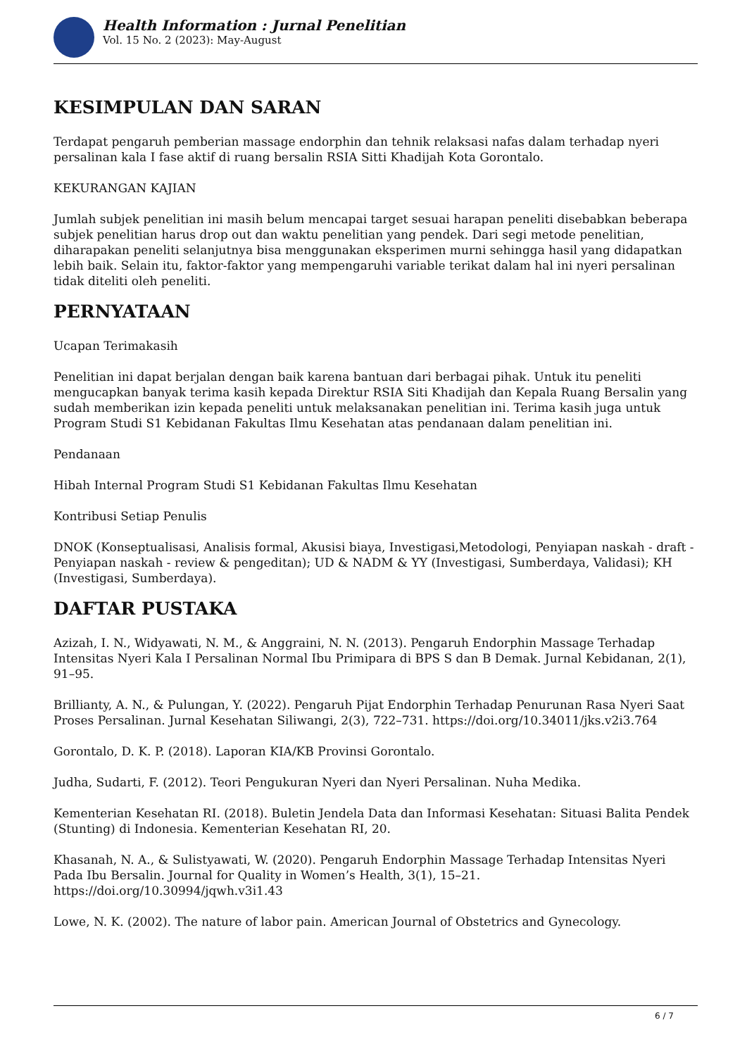Health Information : Jurnal Penelitian
Vol. 15 No. 2 (2023): May-August
KESIMPULAN DAN SARAN
Terdapat pengaruh pemberian massage endorphin dan tehnik relaksasi nafas dalam terhadap nyeri persalinan kala I fase aktif di ruang bersalin RSIA Sitti Khadijah Kota Gorontalo.
KEKURANGAN KAJIAN
Jumlah subjek penelitian ini masih belum mencapai target sesuai harapan peneliti disebabkan beberapa subjek penelitian harus drop out dan waktu penelitian yang pendek. Dari segi metode penelitian, diharapakan peneliti selanjutnya bisa menggunakan eksperimen murni sehingga hasil yang didapatkan lebih baik. Selain itu, faktor-faktor yang mempengaruhi variable terikat dalam hal ini nyeri persalinan tidak diteliti oleh peneliti.
PERNYATAAN
Ucapan Terimakasih
Penelitian ini dapat berjalan dengan baik karena bantuan dari berbagai pihak. Untuk itu peneliti mengucapkan banyak terima kasih kepada Direktur RSIA Siti Khadijah dan Kepala Ruang Bersalin yang sudah memberikan izin kepada peneliti untuk melaksanakan penelitian ini. Terima kasih juga untuk Program Studi S1 Kebidanan Fakultas Ilmu Kesehatan atas pendanaan dalam penelitian ini.
Pendanaan
Hibah Internal Program Studi S1 Kebidanan Fakultas Ilmu Kesehatan
Kontribusi Setiap Penulis
DNOK (Konseptualisasi, Analisis formal, Akusisi biaya, Investigasi,Metodologi, Penyiapan naskah - draft - Penyiapan naskah - review & pengeditan); UD & NADM & YY (Investigasi, Sumberdaya, Validasi); KH (Investigasi, Sumberdaya).
DAFTAR PUSTAKA
Azizah, I. N., Widyawati, N. M., & Anggraini, N. N. (2013). Pengaruh Endorphin Massage Terhadap Intensitas Nyeri Kala I Persalinan Normal Ibu Primipara di BPS S dan B Demak. Jurnal Kebidanan, 2(1), 91–95.
Brillianty, A. N., & Pulungan, Y. (2022). Pengaruh Pijat Endorphin Terhadap Penurunan Rasa Nyeri Saat Proses Persalinan. Jurnal Kesehatan Siliwangi, 2(3), 722–731. https://doi.org/10.34011/jks.v2i3.764
Gorontalo, D. K. P. (2018). Laporan KIA/KB Provinsi Gorontalo.
Judha, Sudarti, F. (2012). Teori Pengukuran Nyeri dan Nyeri Persalinan. Nuha Medika.
Kementerian Kesehatan RI. (2018). Buletin Jendela Data dan Informasi Kesehatan: Situasi Balita Pendek (Stunting) di Indonesia. Kementerian Kesehatan RI, 20.
Khasanah, N. A., & Sulistyawati, W. (2020). Pengaruh Endorphin Massage Terhadap Intensitas Nyeri Pada Ibu Bersalin. Journal for Quality in Women’s Health, 3(1), 15–21. https://doi.org/10.30994/jqwh.v3i1.43
Lowe, N. K. (2002). The nature of labor pain. American Journal of Obstetrics and Gynecology.
6 / 7